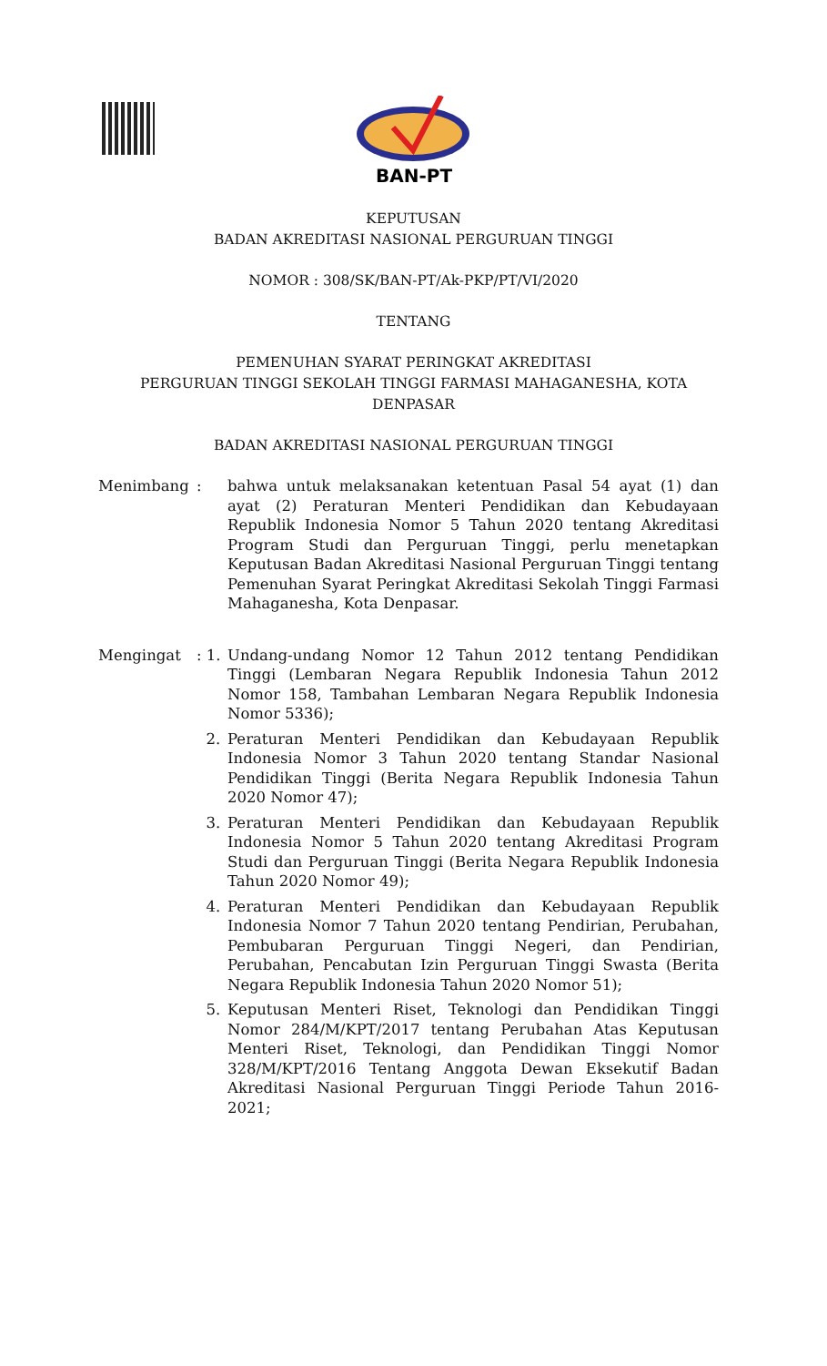BAN-PT
KEPUTUSAN
BADAN AKREDITASI NASIONAL PERGURUAN TINGGI
NOMOR : 308/SK/BAN-PT/Ak-PKP/PT/VI/2020
TENTANG
PEMENUHAN SYARAT PERINGKAT AKREDITASI
PERGURUAN TINGGI SEKOLAH TINGGI FARMASI MAHAGANESHA, KOTA
DENPASAR
BADAN AKREDITASI NASIONAL PERGURUAN TINGGI
| Menimbang | : | bahwa untuk melaksanakan ketentuan Pasal 54 ayat (1) dan ayat (2) Peraturan Menteri Pendidikan dan Kebudayaan Republik Indonesia Nomor 5 Tahun 2020 tentang Akreditasi Program Studi dan Perguruan Tinggi, perlu menetapkan Keputusan Badan Akreditasi Nasional Perguruan Tinggi tentang Pemenuhan Syarat Peringkat Akreditasi Sekolah Tinggi Farmasi Mahaganesha, Kota Denpasar. |
| Mengingat | : 1. | Undang-undang Nomor 12 Tahun 2012 tentang Pendidikan Tinggi (Lembaran Negara Republik Indonesia Tahun 2012 Nomor 158, Tambahan Lembaran Negara Republik Indonesia Nomor 5336); |
| | 2. | Peraturan Menteri Pendidikan dan Kebudayaan Republik Indonesia Nomor 3 Tahun 2020 tentang Standar Nasional Pendidikan Tinggi (Berita Negara Republik Indonesia Tahun 2020 Nomor 47); |
| | 3. | Peraturan Menteri Pendidikan dan Kebudayaan Republik Indonesia Nomor 5 Tahun 2020 tentang Akreditasi Program Studi dan Perguruan Tinggi (Berita Negara Republik Indonesia Tahun 2020 Nomor 49); |
| | 4. | Peraturan Menteri Pendidikan dan Kebudayaan Republik Indonesia Nomor 7 Tahun 2020 tentang Pendirian, Perubahan, Pembubaran Perguruan Tinggi Negeri, dan Pendirian, Perubahan, Pencabutan Izin Perguruan Tinggi Swasta (Berita Negara Republik Indonesia Tahun 2020 Nomor 51); |
| | 5. | Keputusan Menteri Riset, Teknologi dan Pendidikan Tinggi Nomor 284/M/KPT/2017 tentang Perubahan Atas Keputusan Menteri Riset, Teknologi, dan Pendidikan Tinggi Nomor 328/M/KPT/2016 Tentang Anggota Dewan Eksekutif Badan Akreditasi Nasional Perguruan Tinggi Periode Tahun 2016-2021; |